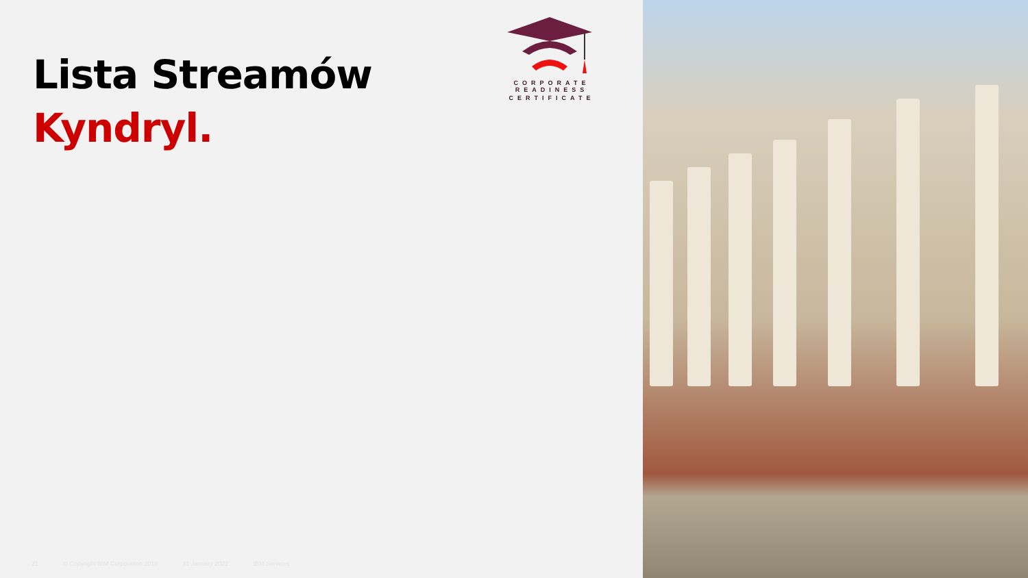Lista Streamów
Kyndryl.
CORPORATE READINESS
CERTIFICATE
21 © Copyright IBM Corporation 2018 31 January 2022 IBM Services